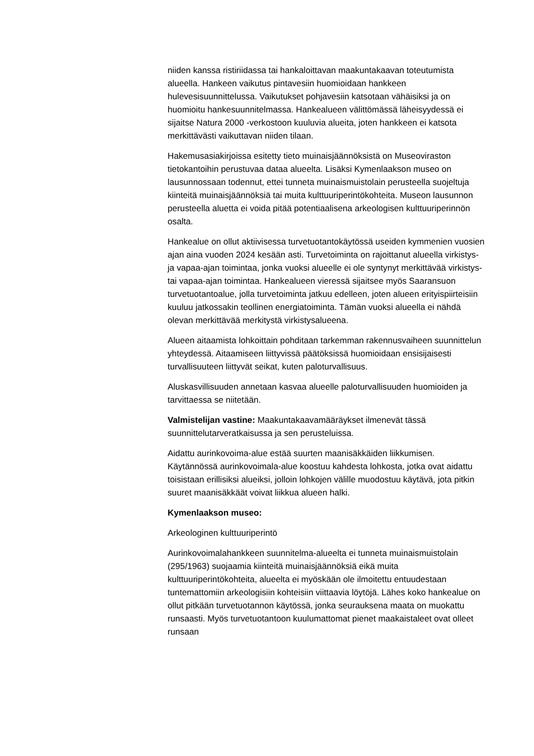niiden kanssa ristiriidassa tai hankaloittavan maakuntakaavan toteutumista alueella. Hankeen vaikutus pintavesiin huomioidaan hankkeen hulevesisuunnittelussa. Vaikutukset pohjavesiin katsotaan vähäisiksi ja on huomioitu hankesuunnitelmassa. Hankealueen välittömässä läheisyydessä ei sijaitse Natura 2000 -verkostoon kuuluvia alueita, joten hankkeen ei katsota merkittävästi vaikuttavan niiden tilaan.
Hakemusasiakirjoissa esitetty tieto muinaisjäännöksistä on Museoviraston tietokantoihin perustuvaa dataa alueelta. Lisäksi Kymenlaakson museo on lausunnossaan todennut, ettei tunneta muinaismuistolain perusteella suojeltuja kiinteitä muinaisjäännöksiä tai muita kulttuuriperintökohteita. Museon lausunnon perusteella aluetta ei voida pitää potentiaalisena arkeologisen kulttuuriperinnön osalta.
Hankealue on ollut aktiivisessa turvetuotantokäytössä useiden kymmenien vuosien ajan aina vuoden 2024 kesään asti. Turvetoiminta on rajoittanut alueella virkistys- ja vapaa-ajan toimintaa, jonka vuoksi alueelle ei ole syntynyt merkittävää virkistys- tai vapaa-ajan toimintaa. Hankealueen vieressä sijaitsee myös Saaransuon turvetuotantoalue, jolla turvetoiminta jatkuu edelleen, joten alueen erityispiirteisiin kuuluu jatkossakin teollinen energiatoiminta. Tämän vuoksi alueella ei nähdä olevan merkittävää merkitystä virkistysalueena.
Alueen aitaamista lohkoittain pohditaan tarkemman rakennusvaiheen suunnittelun yhteydessä. Aitaamiseen liittyvissä päätöksissä huomioidaan ensisijaisesti turvallisuuteen liittyvät seikat, kuten paloturvallisuus.
Aluskasvillisuuden annetaan kasvaa alueelle paloturvallisuuden huomioiden ja tarvittaessa se niitetään.
Valmistelijan vastine: Maakuntakaavamääräykset ilmenevät tässä suunnittelutarveratkaisussa ja sen perusteluissa.
Aidattu aurinkovoima-alue estää suurten maanisäkkäiden liikkumisen. Käytännössä aurinkovoimala-alue koostuu kahdesta lohkosta, jotka ovat aidattu toisistaan erillisiksi alueiksi, jolloin lohkojen välille muodostuu käytävä, jota pitkin suuret maanisäkkäät voivat liikkua alueen halki.
Kymenlaakson museo:
Arkeologinen kulttuuriperintö
Aurinkovoimalahankkeen suunnitelma-alueelta ei tunneta muinaismuistolain (295/1963) suojaamia kiinteitä muinaisjäännöksiä eikä muita kulttuuriperintökohteita, alueelta ei myöskään ole ilmoitettu entuudestaan tuntemattomiin arkeologisiin kohteisiin viittaavia löytöjä. Lähes koko hankealue on ollut pitkään turvetuotannon käytössä, jonka seurauksena maata on muokattu runsaasti. Myös turvetuotantoon kuulumattomat pienet maakaistaleet ovat olleet runsaan